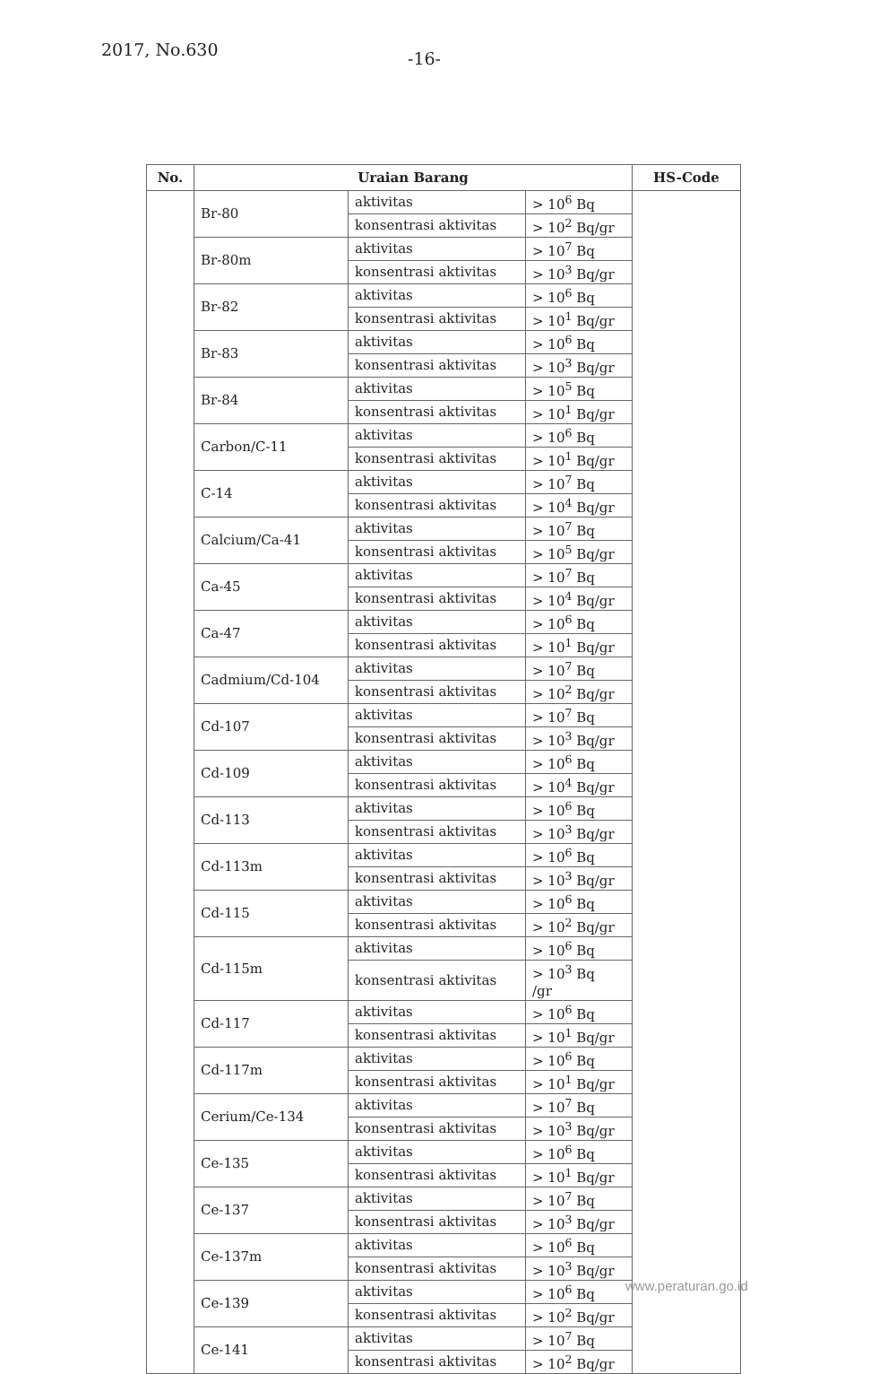2017, No.630 -16-
| No. | Uraian Barang | | | HS-Code |
| --- | --- | --- | --- | --- |
| | Br-80 | aktivitas | > 10<sup>6</sup> Bq | |
| | | konsentrasi aktivitas | > 10<sup>2</sup> Bq/gr | |
| | Br-80m | aktivitas | > 10<sup>7</sup> Bq | |
| | | konsentrasi aktivitas | > 10<sup>3</sup> Bq/gr | |
| | Br-82 | aktivitas | > 10<sup>6</sup> Bq | |
| | | konsentrasi aktivitas | > 10<sup>1</sup> Bq/gr | |
| | Br-83 | aktivitas | > 10<sup>6</sup> Bq | |
| | | konsentrasi aktivitas | > 10<sup>3</sup> Bq/gr | |
| | Br-84 | aktivitas | > 10<sup>5</sup> Bq | |
| | | konsentrasi aktivitas | > 10<sup>1</sup> Bq/gr | |
| | Carbon/C-11 | aktivitas | > 10<sup>6</sup> Bq | |
| | | konsentrasi aktivitas | > 10<sup>1</sup> Bq/gr | |
| | C-14 | aktivitas | > 10<sup>7</sup> Bq | |
| | | konsentrasi aktivitas | > 10<sup>4</sup> Bq/gr | |
| | Calcium/Ca-41 | aktivitas | > 10<sup>7</sup> Bq | |
| | | konsentrasi aktivitas | > 10<sup>5</sup> Bq/gr | |
| | Ca-45 | aktivitas | > 10<sup>7</sup> Bq | |
| | | konsentrasi aktivitas | > 10<sup>4</sup> Bq/gr | |
| | Ca-47 | aktivitas | > 10<sup>6</sup> Bq | |
| | | konsentrasi aktivitas | > 10<sup>1</sup> Bq/gr | |
| | Cadmium/Cd-104 | aktivitas | > 10<sup>7</sup> Bq | |
| | | konsentrasi aktivitas | > 10<sup>2</sup> Bq/gr | |
| | Cd-107 | aktivitas | > 10<sup>7</sup> Bq | |
| | | konsentrasi aktivitas | > 10<sup>3</sup> Bq/gr | |
| | Cd-109 | aktivitas | > 10<sup>6</sup> Bq | |
| | | konsentrasi aktivitas | > 10<sup>4</sup> Bq/gr | |
| | Cd-113 | aktivitas | > 10<sup>6</sup> Bq | |
| | | konsentrasi aktivitas | > 10<sup>3</sup> Bq/gr | |
| | Cd-113m | aktivitas | > 10<sup>6</sup> Bq | |
| | | konsentrasi aktivitas | > 10<sup>3</sup> Bq/gr | |
| | Cd-115 | aktivitas | > 10<sup>6</sup> Bq | |
| | | konsentrasi aktivitas | > 10<sup>2</sup> Bq/gr | |
| | Cd-115m | aktivitas | > 10<sup>6</sup> Bq | |
| | | konsentrasi aktivitas | > 10<sup>3</sup> Bq /gr | |
| | Cd-117 | aktivitas | > 10<sup>6</sup> Bq | |
| | | konsentrasi aktivitas | > 10<sup>1</sup> Bq/gr | |
| | Cd-117m | aktivitas | > 10<sup>6</sup> Bq | |
| | | konsentrasi aktivitas | > 10<sup>1</sup> Bq/gr | |
| | Cerium/Ce-134 | aktivitas | > 10<sup>7</sup> Bq | |
| | | konsentrasi aktivitas | > 10<sup>3</sup> Bq/gr | |
| | Ce-135 | aktivitas | > 10<sup>6</sup> Bq | |
| | | konsentrasi aktivitas | > 10<sup>1</sup> Bq/gr | |
| | Ce-137 | aktivitas | > 10<sup>7</sup> Bq | |
| | | konsentrasi aktivitas | > 10<sup>3</sup> Bq/gr | |
| | Ce-137m | aktivitas | > 10<sup>6</sup> Bq | |
| | | konsentrasi aktivitas | > 10<sup>3</sup> Bq/gr | |
| | Ce-139 | aktivitas | > 10<sup>6</sup> Bq | |
| | | konsentrasi aktivitas | > 10<sup>2</sup> Bq/gr | |
| | Ce-141 | aktivitas | > 10<sup>7</sup> Bq | |
| | | konsentrasi aktivitas | > 10<sup>2</sup> Bq/gr | |
www.peraturan.go.id